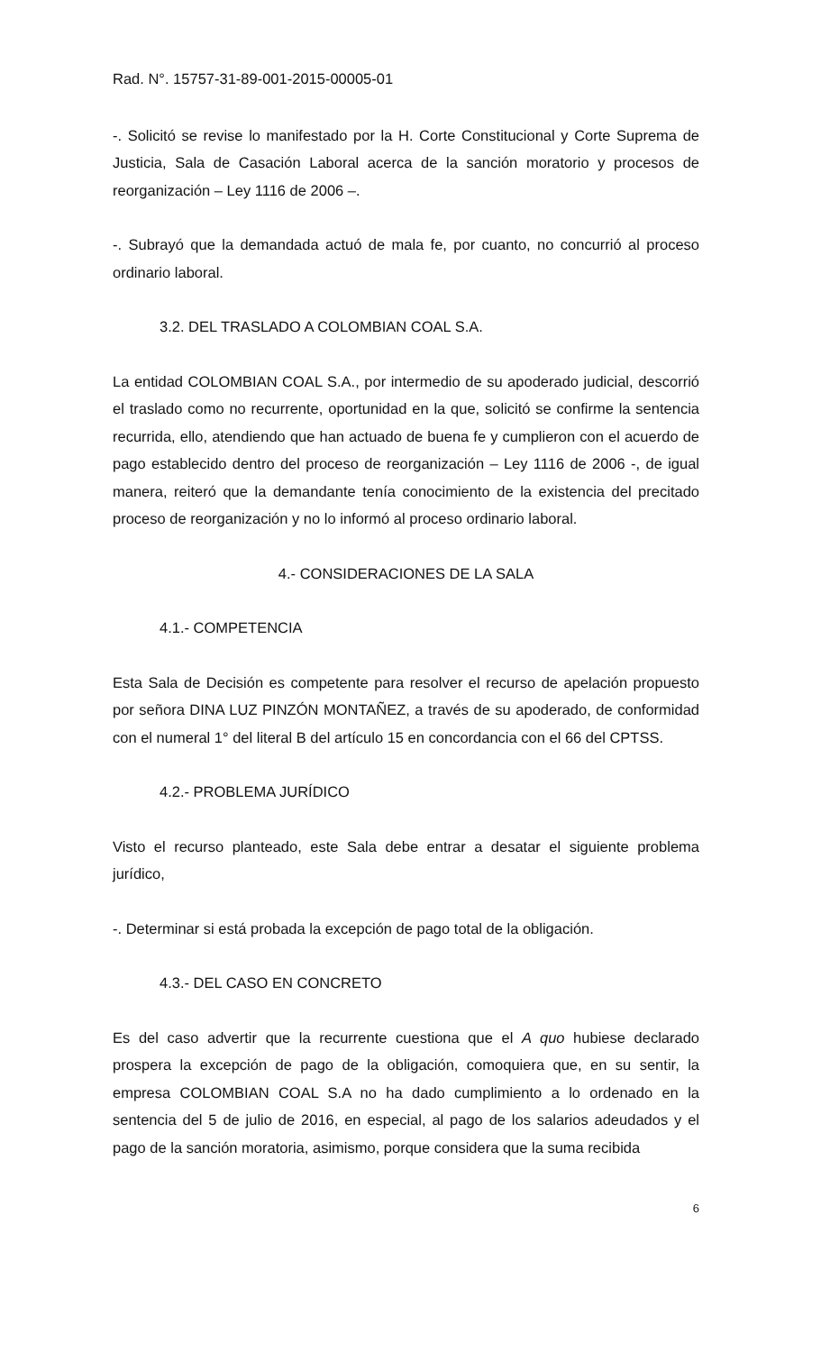Rad. N°. 15757-31-89-001-2015-00005-01
-. Solicitó se revise lo manifestado por la H. Corte Constitucional y Corte Suprema de Justicia, Sala de Casación Laboral acerca de la sanción moratorio y procesos de reorganización – Ley 1116 de 2006 –.
-. Subrayó que la demandada actuó de mala fe, por cuanto, no concurrió al proceso ordinario laboral.
3.2. DEL TRASLADO A COLOMBIAN COAL S.A.
La entidad COLOMBIAN COAL S.A., por intermedio de su apoderado judicial, descorrió el traslado como no recurrente, oportunidad en la que, solicitó se confirme la sentencia recurrida, ello, atendiendo que han actuado de buena fe y cumplieron con el acuerdo de pago establecido dentro del proceso de reorganización – Ley 1116 de 2006 -, de igual manera, reiteró que la demandante tenía conocimiento de la existencia del precitado proceso de reorganización y no lo informó al proceso ordinario laboral.
4.- CONSIDERACIONES DE LA SALA
4.1.- COMPETENCIA
Esta Sala de Decisión es competente para resolver el recurso de apelación propuesto por señora DINA LUZ PINZÓN MONTAÑEZ, a través de su apoderado, de conformidad con el numeral 1° del literal B del artículo 15 en concordancia con el 66 del CPTSS.
4.2.- PROBLEMA JURÍDICO
Visto el recurso planteado, este Sala debe entrar a desatar el siguiente problema jurídico,
-. Determinar si está probada la excepción de pago total de la obligación.
4.3.- DEL CASO EN CONCRETO
Es del caso advertir que la recurrente cuestiona que el A quo hubiese declarado prospera la excepción de pago de la obligación, comoquiera que, en su sentir, la empresa COLOMBIAN COAL S.A no ha dado cumplimiento a lo ordenado en la sentencia del 5 de julio de 2016, en especial, al pago de los salarios adeudados y el pago de la sanción moratoria, asimismo, porque considera que la suma recibida
6